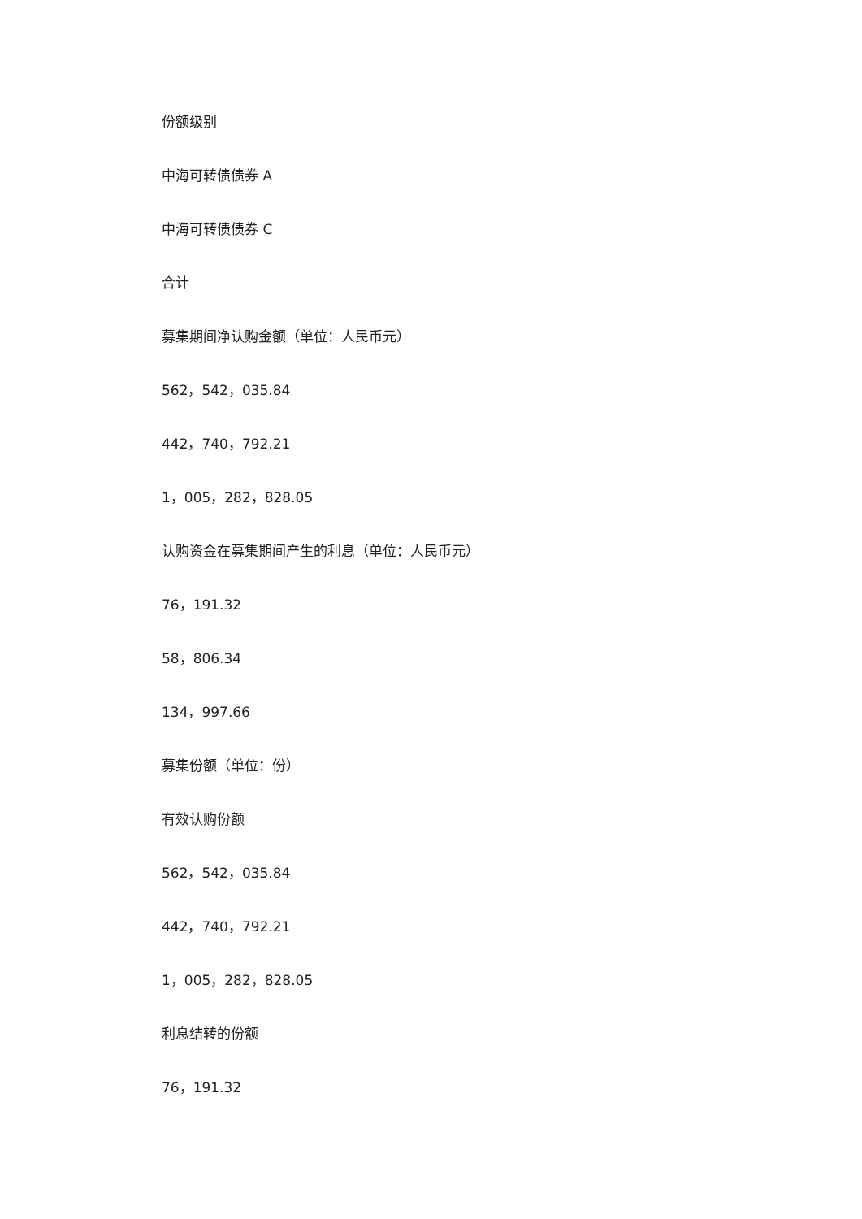份额级别
中海可转债债券 A
中海可转债债券 C
合计
募集期间净认购金额（单位：人民币元）
562，542，035.84
442，740，792.21
1，005，282，828.05
认购资金在募集期间产生的利息（单位：人民币元）
76，191.32
58，806.34
134，997.66
募集份额（单位：份）
有效认购份额
562，542，035.84
442，740，792.21
1，005，282，828.05
利息结转的份额
76，191.32